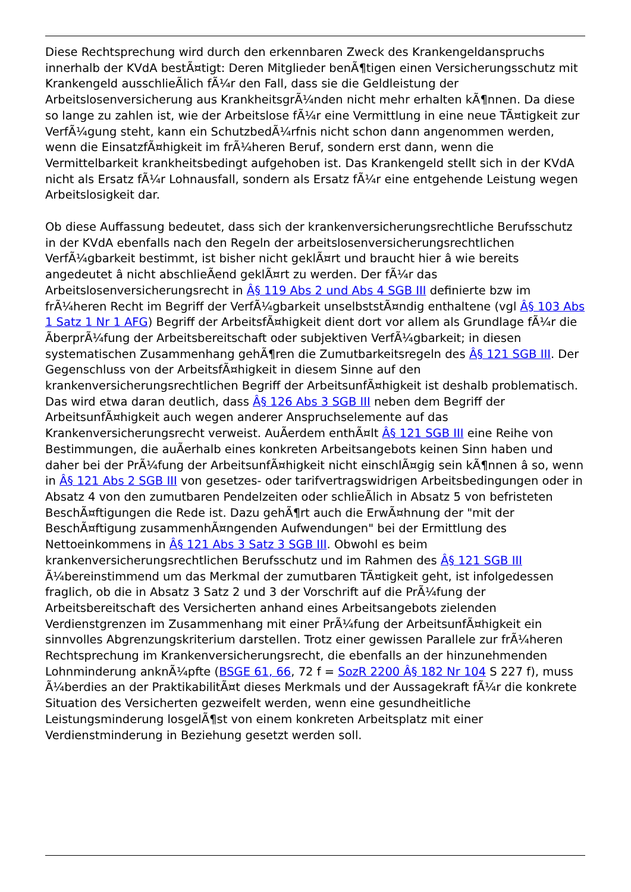Diese Rechtsprechung wird durch den erkennbaren Zweck des Krankengeldanspruchs innerhalb der KVdA bestÃ¤tigt: Deren Mitglieder benÃ¶tigen einen Versicherungsschutz mit Krankengeld ausschlieÃlich fÃ¼r den Fall, dass sie die Geldleistung der Arbeitslosenversicherung aus KrankheitsgrÃ¼nden nicht mehr erhalten kÃ¶nnen. Da diese so lange zu zahlen ist, wie der Arbeitslose fÃ¼r eine Vermittlung in eine neue TÃ¤tigkeit zur VerfÃ¼gung steht, kann ein SchutzbedÃ¼rfnis nicht schon dann angenommen werden, wenn die EinsatzfÃ¤higkeit im frÃ¼heren Beruf, sondern erst dann, wenn die Vermittelbarkeit krankheitsbedingt aufgehoben ist. Das Krankengeld stellt sich in der KVdA nicht als Ersatz fÃ¼r Lohnausfall, sondern als Ersatz fÃ¼r eine entgehende Leistung wegen Arbeitslosigkeit dar.
Ob diese Auffassung bedeutet, dass sich der krankenversicherungsrechtliche Berufsschutz in der KVdA ebenfalls nach den Regeln der arbeitslosenversicherungsrechtlichen VerfÃ¼gbarkeit bestimmt, ist bisher nicht geklÃ¤rt und braucht hier â wie bereits angedeutet â nicht abschlieÃend geklÃ¤rt zu werden. Der fÃ¼r das Arbeitslosenversicherungsrecht in Â§ 119 Abs 2 und Abs 4 SGB III definierte bzw im frÃ¼heren Recht im Begriff der VerfÃ¼gbarkeit unselbststÃ¤ndig enthaltene (vgl Â§ 103 Abs 1 Satz 1 Nr 1 AFG) Begriff der ArbeitsfÃ¤higkeit dient dort vor allem als Grundlage fÃ¼r die ÃberprÃ¼fung der Arbeitsbereitschaft oder subjektiven VerfÃ¼gbarkeit; in diesen systematischen Zusammenhang gehÃ¶ren die Zumutbarkeitsregeln des Â§ 121 SGB III. Der Gegenschluss von der ArbeitsfÃ¤higkeit in diesem Sinne auf den krankenversicherungsrechtlichen Begriff der ArbeitsunfÃ¤higkeit ist deshalb problematisch. Das wird etwa daran deutlich, dass Â§ 126 Abs 3 SGB III neben dem Begriff der ArbeitsunfÃ¤higkeit auch wegen anderer Anspruchselemente auf das Krankenversicherungsrecht verweist. AuÃerdem enthÃ¤lt Â§ 121 SGB III eine Reihe von Bestimmungen, die auÃerhalb eines konkreten Arbeitsangebots keinen Sinn haben und daher bei der PrÃ¼fung der ArbeitsunfÃ¤higkeit nicht einschlÃ¤gig sein kÃ¶nnen â so, wenn in Â§ 121 Abs 2 SGB III von gesetzes- oder tarifvertragswidrigen Arbeitsbedingungen oder in Absatz 4 von den zumutbaren Pendelzeiten oder schlieÃlich in Absatz 5 von befristeten BeschÃ¤ftigungen die Rede ist. Dazu gehÃ¶rt auch die ErwÃ¤hnung der "mit der BeschÃ¤ftigung zusammenhÃ¤ngenden Aufwendungen" bei der Ermittlung des Nettoeinkommens in Â§ 121 Abs 3 Satz 3 SGB III. Obwohl es beim krankenversicherungsrechtlichen Berufsschutz und im Rahmen des Â§ 121 SGB III Ã¼bereinstimmend um das Merkmal der zumutbaren TÃ¤tigkeit geht, ist infolgedessen fraglich, ob die in Absatz 3 Satz 2 und 3 der Vorschrift auf die PrÃ¼fung der Arbeitsbereitschaft des Versicherten anhand eines Arbeitsangebots zielenden Verdienstgrenzen im Zusammenhang mit einer PrÃ¼fung der ArbeitsunfÃ¤higkeit ein sinnvolles Abgrenzungskriterium darstellen. Trotz einer gewissen Parallele zur frÃ¼heren Rechtsprechung im Krankenversicherungsrecht, die ebenfalls an der hinzunehmenden Lohnminderung anknÃ¼pfte (BSGE 61, 66, 72 f = SozR 2200 Â§ 182 Nr 104 S 227 f), muss Ã¼berdies an der PraktikabilitÃ¤t dieses Merkmals und der Aussagekraft fÃ¼r die konkrete Situation des Versicherten gezweifelt werden, wenn eine gesundheitliche Leistungsminderung losgelÃ¶st von einem konkreten Arbeitsplatz mit einer Verdienstminderung in Beziehung gesetzt werden soll.